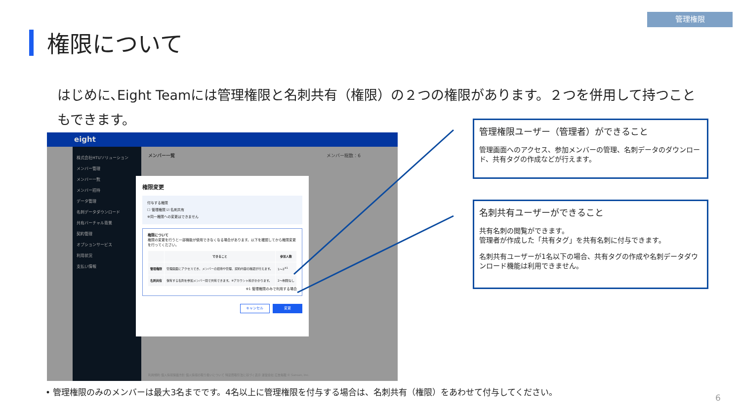管理権限
権限について
はじめに､Eight Teamには管理権限と名刺共有（権限）の２つの権限があります。２つを併用して持つこともできます。
eight
株式会社HTUソリューション
メンバー管理
メンバー一覧
メンバー招待
データ管理
名刺データダウンロード
共有バーチャル背景
契約管理
オプションサービス
利用状況
支払い情報
メンバー一覧 メンバー総数：6
権限変更
付与する権限
☐ 管理権限 ☑ 名刺共有
※同一権限への変更はできません
権限について
権限の変更を行うと一部機能が使用できなくなる場合があります。以下を確認してから権限変更を行ってください。
| | できること | 参加人数 |
| --- | --- | --- |
| 管理権限 | 管理画面にアクセスでき、メンバーの招待や管理、契約内容の確認が行えます。 | 1～3<sup>※1</sup> |
| 名刺共有 | 保有する名刺を参加メンバー間で共有できます。※アカウント料がかかります。 | 2～制限なし |
※1 管理権限のみで利用する場合
キャンセル 変更
利用規約 個人情報保護方針 個人情報の取り扱いについて 特定商取引法に基づく表示 運営会社 広告掲載 © Sansan, Inc.
管理権限ユーザー（管理者）ができること
管理画面へのアクセス、参加メンバーの管理、名刺データのダウンロード、共有タグの作成などが行えます。
名刺共有ユーザーができること
共有名刺の閲覧ができます。
管理者が作成した「共有タグ」を共有名刺に付与できます。
名刺共有ユーザーが1名以下の場合、共有タグの作成や名刺データダウンロード機能は利用できません。
• 管理権限のみのメンバーは最大3名までです。4名以上に管理権限を付与する場合は、名刺共有（権限）をあわせて付与してください。
6